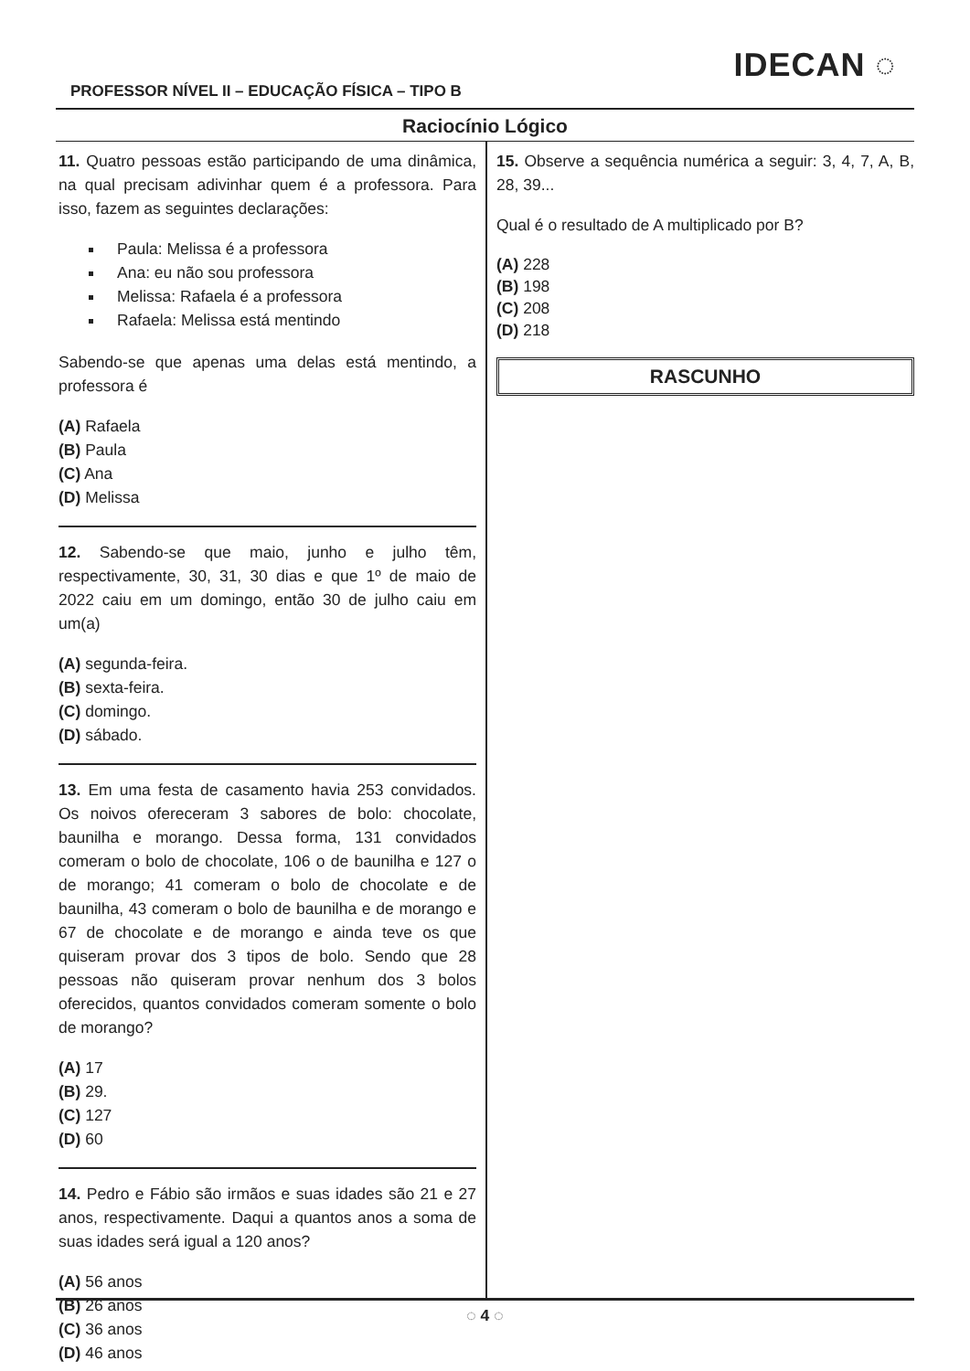PROFESSOR NÍVEL II – EDUCAÇÃO FÍSICA – TIPO B
IDECAN ◌
Raciocínio Lógico
11. Quatro pessoas estão participando de uma dinâmica, na qual precisam adivinhar quem é a professora. Para isso, fazem as seguintes declarações:
Paula: Melissa é a professora
Ana: eu não sou professora
Melissa: Rafaela é a professora
Rafaela: Melissa está mentindo
Sabendo-se que apenas uma delas está mentindo, a professora é
(A) Rafaela
(B) Paula
(C) Ana
(D) Melissa
12. Sabendo-se que maio, junho e julho têm, respectivamente, 30, 31, 30 dias e que 1º de maio de 2022 caiu em um domingo, então 30 de julho caiu em um(a)
(A) segunda-feira.
(B) sexta-feira.
(C) domingo.
(D) sábado.
13. Em uma festa de casamento havia 253 convidados. Os noivos ofereceram 3 sabores de bolo: chocolate, baunilha e morango. Dessa forma, 131 convidados comeram o bolo de chocolate, 106 o de baunilha e 127 o de morango; 41 comeram o bolo de chocolate e de baunilha, 43 comeram o bolo de baunilha e de morango e 67 de chocolate e de morango e ainda teve os que quiseram provar dos 3 tipos de bolo. Sendo que 28 pessoas não quiseram provar nenhum dos 3 bolos oferecidos, quantos convidados comeram somente o bolo de morango?
(A) 17
(B) 29.
(C) 127
(D) 60
14. Pedro e Fábio são irmãos e suas idades são 21 e 27 anos, respectivamente. Daqui a quantos anos a soma de suas idades será igual a 120 anos?
(A) 56 anos
(B) 26 anos
(C) 36 anos
(D) 46 anos
15. Observe a sequência numérica a seguir: 3, 4, 7, A, B, 28, 39...
Qual é o resultado de A multiplicado por B?
(A) 228
(B) 198
(C) 208
(D) 218
RASCUNHO
◌ 4 ◌